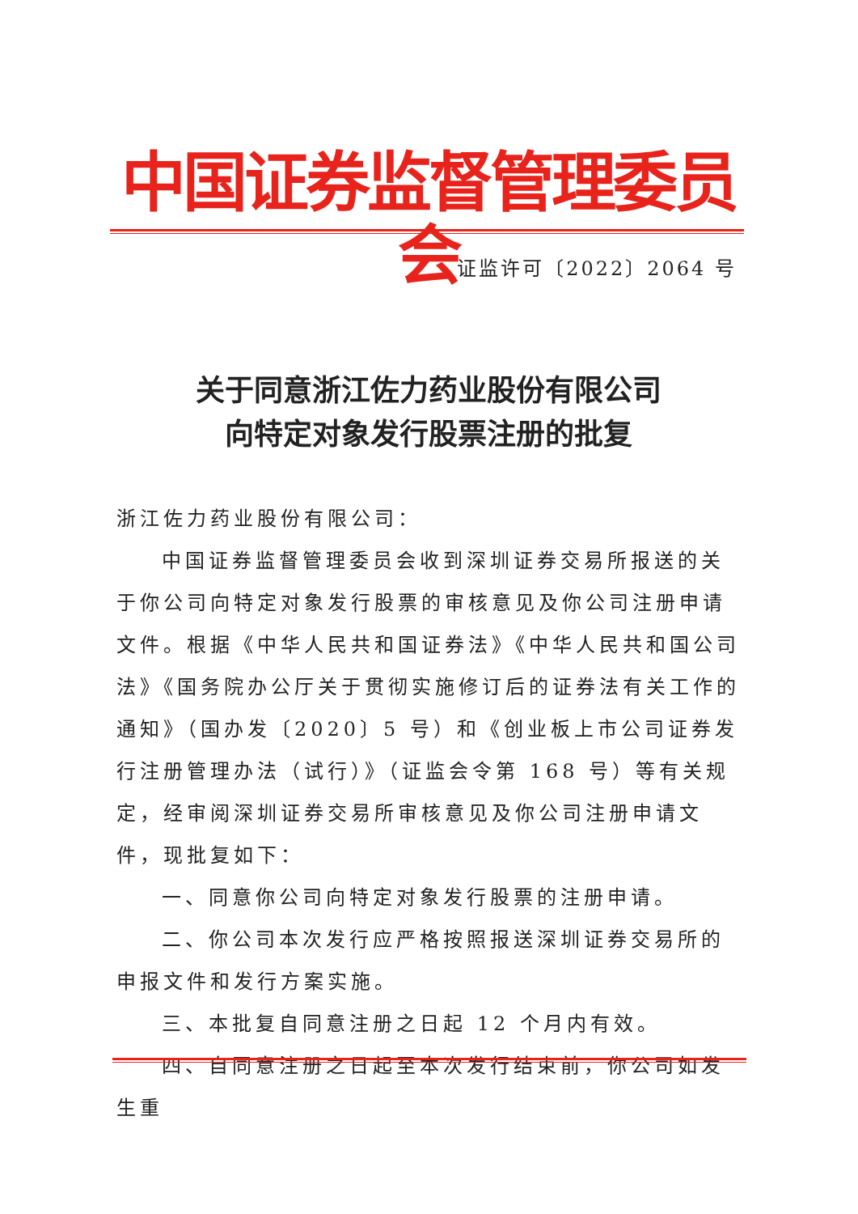中国证券监督管理委员会
证监许可〔2022〕2064 号
关于同意浙江佐力药业股份有限公司
向特定对象发行股票注册的批复
浙江佐力药业股份有限公司：
中国证券监督管理委员会收到深圳证券交易所报送的关于你公司向特定对象发行股票的审核意见及你公司注册申请文件。根据《中华人民共和国证券法》《中华人民共和国公司法》《国务院办公厅关于贯彻实施修订后的证券法有关工作的通知》（国办发〔2020〕5 号）和《创业板上市公司证券发行注册管理办法（试行）》（证监会令第 168 号）等有关规定，经审阅深圳证券交易所审核意见及你公司注册申请文件，现批复如下：
一、同意你公司向特定对象发行股票的注册申请。
二、你公司本次发行应严格按照报送深圳证券交易所的申报文件和发行方案实施。
三、本批复自同意注册之日起 12 个月内有效。
四、自同意注册之日起至本次发行结束前，你公司如发生重